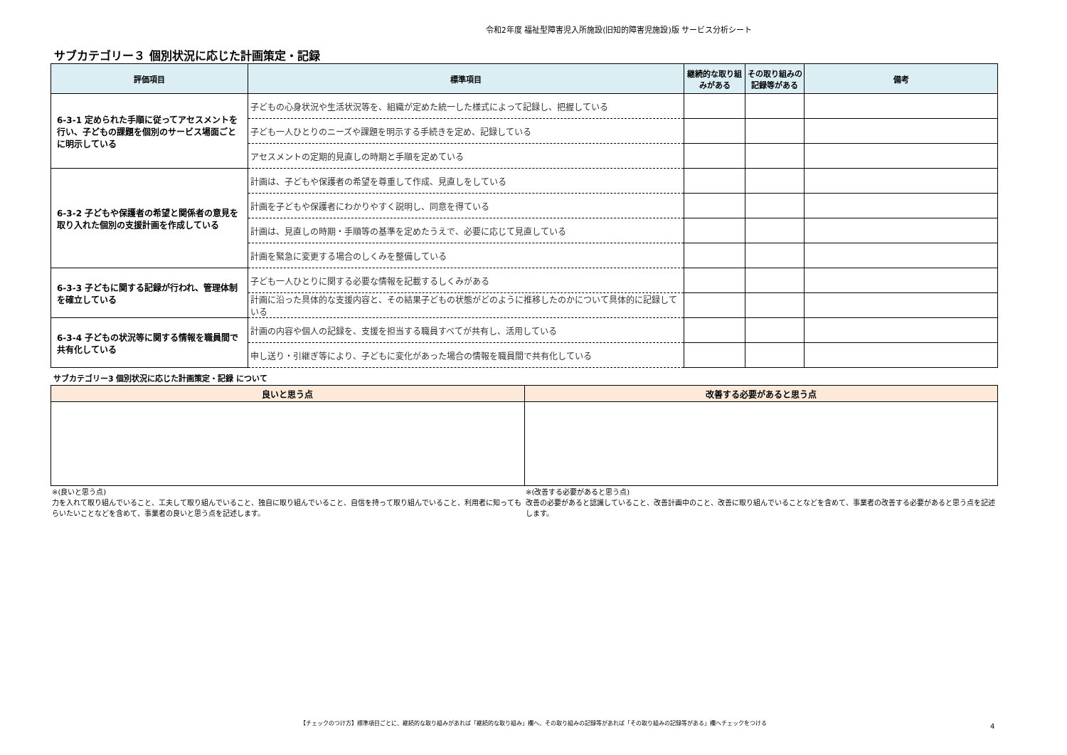令和2年度 福祉型障害児入所施設(旧知的障害児施設)版 サービス分析シート
サブカテゴリー３ 個別状況に応じた計画策定・記録
| 評価項目 | 標準項目 | 継続的な取り組みがある | その取り組みの記録等がある | 備考 |
| --- | --- | --- | --- | --- |
| 6-3-1 定められた手順に従ってアセスメントを行い、子どもの課題を個別のサービス場面ごとに明示している | 子どもの心身状況や生活状況等を、組織が定めた統一した様式によって記録し、把握している | | | |
| | 子ども一人ひとりのニーズや課題を明示する手続きを定め、記録している | | | |
| | アセスメントの定期的見直しの時期と手順を定めている | | | |
| 6-3-2 子どもや保護者の希望と関係者の意見を取り入れた個別の支援計画を作成している | 計画は、子どもや保護者の希望を尊重して作成、見直しをしている | | | |
| | 計画を子どもや保護者にわかりやすく説明し、同意を得ている | | | |
| | 計画は、見直しの時期・手順等の基準を定めたうえで、必要に応じて見直している | | | |
| | 計画を緊急に変更する場合のしくみを整備している | | | |
| 6-3-3 子どもに関する記録が行われ、管理体制を確立している | 子ども一人ひとりに関する必要な情報を記載するしくみがある | | | |
| | 計画に沿った具体的な支援内容と、その結果子どもの状態がどのように推移したのかについて具体的に記録している | | | |
| 6-3-4 子どもの状況等に関する情報を職員間で共有化している | 計画の内容や個人の記録を、支援を担当する職員すべてが共有し、活用している | | | |
| | 申し送り・引継ぎ等により、子どもに変化があった場合の情報を職員間で共有化している | | | |
サブカテゴリー3 個別状況に応じた計画策定・記録 について
| 良いと思う点 | 改善する必要があると思う点 |
| --- | --- |
※(良いと思う点)
力を入れて取り組んでいること、工夫して取り組んでいること、独自に取り組んでいること、自信を持って取り組んでいること、利用者に知ってもらいたいことなどを含めて、事業者の良いと思う点を記述します。
※(改善する必要があると思う点)
改善の必要があると認識していること、改善計画中のこと、改善に取り組んでいることなどを含めて、事業者の改善する必要があると思う点を記述します。
【チェックのつけ方】標準項目ごとに、継続的な取り組みがあれば「継続的な取り組み」欄へ、その取り組みの記録等があれば「その取り組みの記録等がある」欄へチェックをつける
4